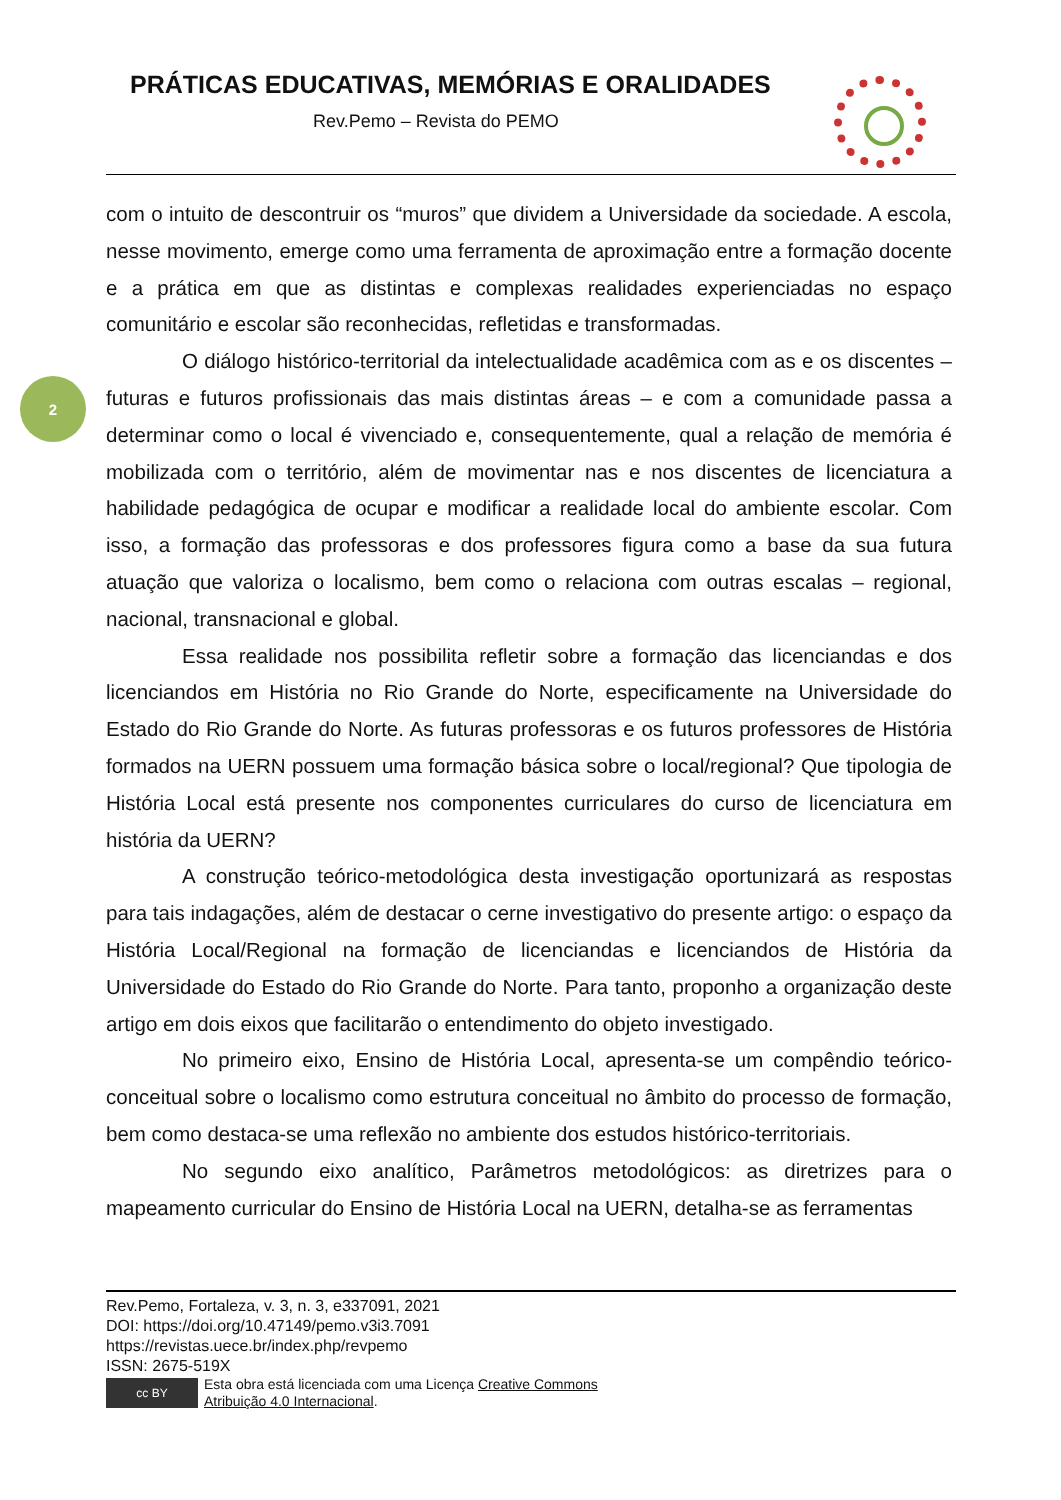PRÁTICAS EDUCATIVAS, MEMÓRIAS E ORALIDADES
Rev.Pemo – Revista do PEMO
2
com o intuito de descontruir os “muros” que dividem a Universidade da sociedade. A escola, nesse movimento, emerge como uma ferramenta de aproximação entre a formação docente e a prática em que as distintas e complexas realidades experienciadas no espaço comunitário e escolar são reconhecidas, refletidas e transformadas.
O diálogo histórico-territorial da intelectualidade acadêmica com as e os discentes – futuras e futuros profissionais das mais distintas áreas – e com a comunidade passa a determinar como o local é vivenciado e, consequentemente, qual a relação de memória é mobilizada com o território, além de movimentar nas e nos discentes de licenciatura a habilidade pedagógica de ocupar e modificar a realidade local do ambiente escolar. Com isso, a formação das professoras e dos professores figura como a base da sua futura atuação que valoriza o localismo, bem como o relaciona com outras escalas – regional, nacional, transnacional e global.
Essa realidade nos possibilita refletir sobre a formação das licenciandas e dos licenciandos em História no Rio Grande do Norte, especificamente na Universidade do Estado do Rio Grande do Norte. As futuras professoras e os futuros professores de História formados na UERN possuem uma formação básica sobre o local/regional? Que tipologia de História Local está presente nos componentes curriculares do curso de licenciatura em história da UERN?
A construção teórico-metodológica desta investigação oportunizará as respostas para tais indagações, além de destacar o cerne investigativo do presente artigo: o espaço da História Local/Regional na formação de licenciandas e licenciandos de História da Universidade do Estado do Rio Grande do Norte. Para tanto, proponho a organização deste artigo em dois eixos que facilitarão o entendimento do objeto investigado.
No primeiro eixo, Ensino de História Local, apresenta-se um compêndio teórico-conceitual sobre o localismo como estrutura conceitual no âmbito do processo de formação, bem como destaca-se uma reflexão no ambiente dos estudos histórico-territoriais.
No segundo eixo analítico, Parâmetros metodológicos: as diretrizes para o mapeamento curricular do Ensino de História Local na UERN, detalha-se as ferramentas
Rev.Pemo, Fortaleza, v. 3, n. 3, e337091, 2021
DOI: https://doi.org/10.47149/pemo.v3i3.7091
https://revistas.uece.br/index.php/revpemo
ISSN: 2675-519X
cc BY
Esta obra está licenciada com uma Licença Creative Commons
Atribuição 4.0 Internacional.